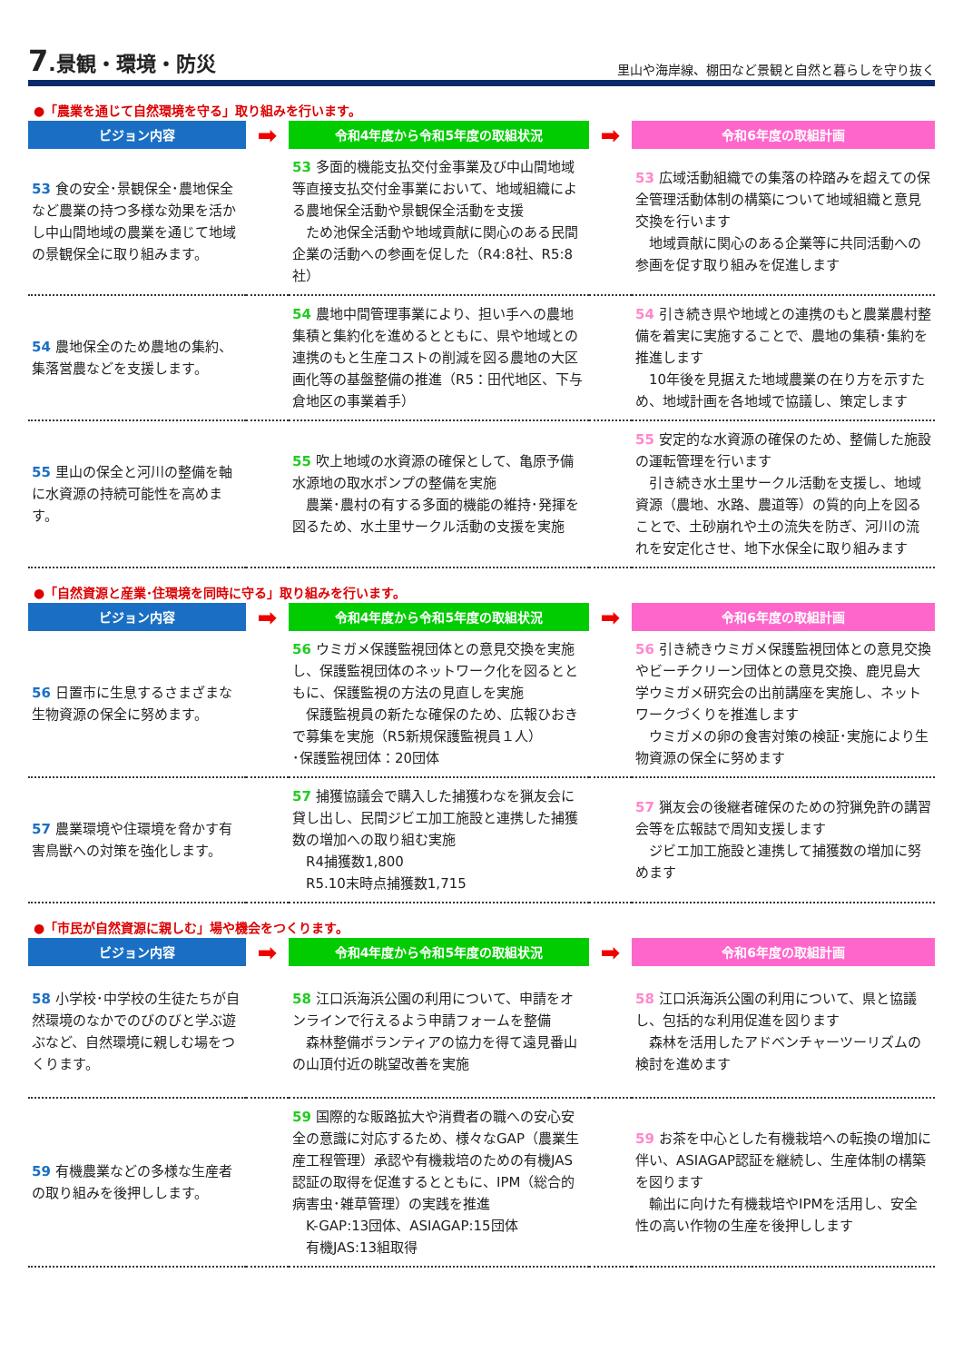7.景観・環境・防災
里山や海岸線、棚田など景観と自然と暮らしを守り抜く
●「農業を通じて自然環境を守る」取り組みを行います。
| ビジョン内容 | ➡ | 令和4年度から令和5年度の取組状況 | ➡ | 令和6年度の取組計画 |
| --- | --- | --- | --- | --- |
| 53 食の安全･景観保全･農地保全など農業の持つ多様な効果を活かし中山間地域の農業を通じて地域の景観保全に取り組みます。 | | 53 多面的機能支払交付金事業及び中山間地域等直接支払交付金事業において、地域組織による農地保全活動や景観保全活動を支援 ため池保全活動や地域貢献に関心のある民間企業の活動への参画を促した（R4:8社、R5:8社） | | 53 広域活動組織での集落の枠踏みを超えての保全管理活動体制の構築について地域組織と意見交換を行います 地域貢献に関心のある企業等に共同活動への参画を促す取り組みを促進します |
| 54 農地保全のため農地の集約、集落営農などを支援します。 | | 54 農地中間管理事業により、担い手への農地集積と集約化を進めるとともに、県や地域との連携のもと生産コストの削減を図る農地の大区画化等の基盤整備の推進（R5：田代地区、下与倉地区の事業着手） | | 54 引き続き県や地域との連携のもと農業農村整備を着実に実施することで、農地の集積･集約を推進します 10年後を見据えた地域農業の在り方を示すため、地域計画を各地域で協議し、策定します |
| 55 里山の保全と河川の整備を軸に水資源の持続可能性を高めます。 | | 55 吹上地域の水資源の確保として、亀原予備水源地の取水ポンプの整備を実施 農業･農村の有する多面的機能の維持･発揮を図るため、水土里サークル活動の支援を実施 | | 55 安定的な水資源の確保のため、整備した施設の運転管理を行います 引き続き水土里サークル活動を支援し、地域資源（農地、水路、農道等）の質的向上を図ることで、土砂崩れや土の流失を防ぎ、河川の流れを安定化させ、地下水保全に取り組みます |
●「自然資源と産業･住環境を同時に守る」取り組みを行います。
| ビジョン内容 | ➡ | 令和4年度から令和5年度の取組状況 | ➡ | 令和6年度の取組計画 |
| --- | --- | --- | --- | --- |
| 56 日置市に生息するさまざまな生物資源の保全に努めます。 | | 56 ウミガメ保護監視団体との意見交換を実施し、保護監視団体のネットワーク化を図るとともに、保護監視の方法の見直しを実施 保護監視員の新たな確保のため、広報ひおきで募集を実施（R5新規保護監視員１人） ･保護監視団体：20団体 | | 56 引き続きウミガメ保護監視団体との意見交換やビーチクリーン団体との意見交換、鹿児島大学ウミガメ研究会の出前講座を実施し、ネットワークづくりを推進します ウミガメの卵の食害対策の検証･実施により生物資源の保全に努めます |
| 57 農業環境や住環境を脅かす有害鳥獣への対策を強化します。 | | 57 捕獲協議会で購入した捕獲わなを猟友会に貸し出し、民間ジビエ加工施設と連携した捕獲数の増加への取り組む実施 R4捕獲数1,800 R5.10末時点捕獲数1,715 | | 57 猟友会の後継者確保のための狩猟免許の講習会等を広報誌で周知支援します ジビエ加工施設と連携して捕獲数の増加に努めます |
●「市民が自然資源に親しむ」場や機会をつくります。
| ビジョン内容 | ➡ | 令和4年度から令和5年度の取組状況 | ➡ | 令和6年度の取組計画 |
| --- | --- | --- | --- | --- |
| 58 小学校･中学校の生徒たちが自然環境のなかでのびのびと学ぶ遊ぶなど、自然環境に親しむ場をつくります。 | | 58 江口浜海浜公園の利用について、申請をオンラインで行えるよう申請フォームを整備 森林整備ボランティアの協力を得て遠見番山の山頂付近の眺望改善を実施 | | 58 江口浜海浜公園の利用について、県と協議し、包括的な利用促進を図ります 森林を活用したアドベンチャーツーリズムの検討を進めます |
| 59 有機農業などの多様な生産者の取り組みを後押しします。 | | 59 国際的な販路拡大や消費者の職への安心安全の意識に対応するため、様々なGAP（農業生産工程管理）承認や有機栽培のための有機JAS認証の取得を促進するとともに、IPM（総合的病害虫･雑草管理）の実践を推進 K-GAP:13団体、ASIAGAP:15団体 有機JAS:13組取得 | | 59 お茶を中心とした有機栽培への転換の増加に伴い、ASIAGAP認証を継続し、生産体制の構築を図ります 輸出に向けた有機栽培やIPMを活用し、安全性の高い作物の生産を後押しします |